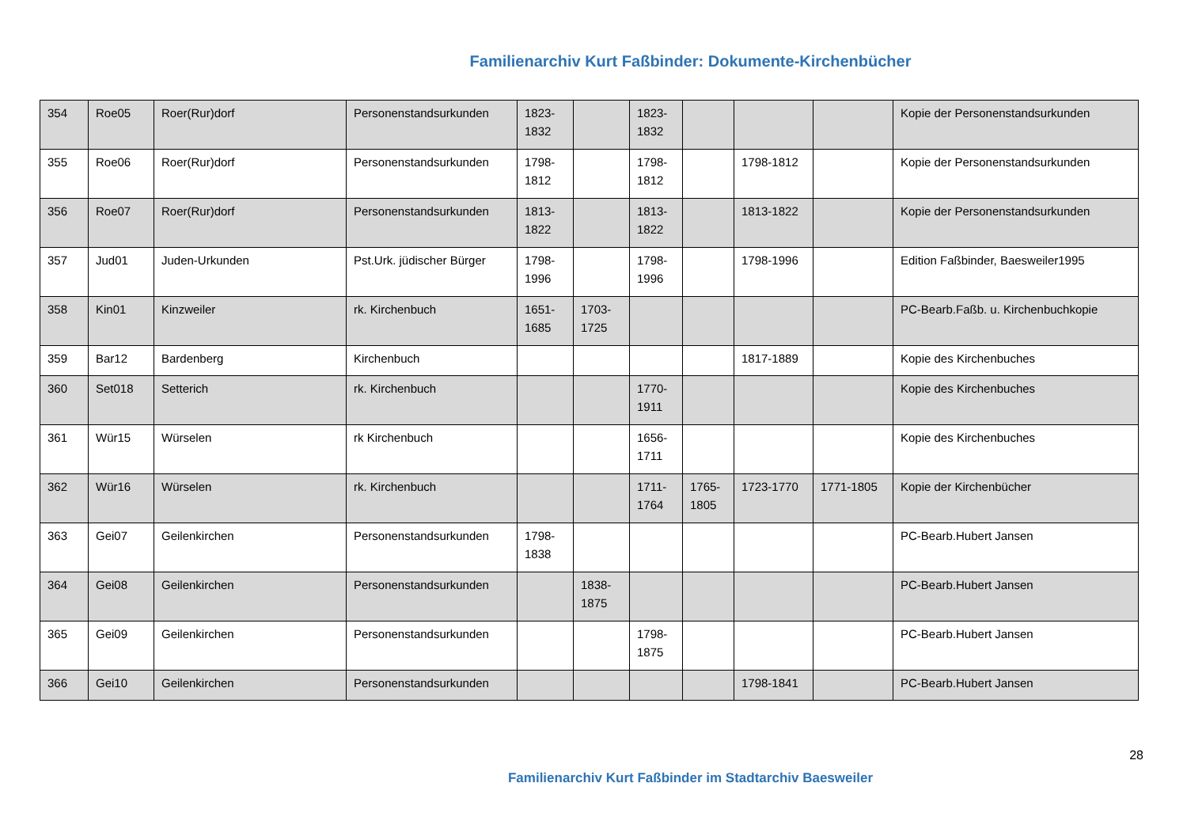Familienarchiv Kurt Faßbinder: Dokumente-Kirchenbücher
| 354 | Roe05 | Roer(Rur)dorf | Personenstandsurkunden | 1823-1832 | | 1823-1832 | | | | Kopie der Personenstandsurkunden |
| 355 | Roe06 | Roer(Rur)dorf | Personenstandsurkunden | 1798-1812 | | 1798-1812 | | 1798-1812 | | Kopie der Personenstandsurkunden |
| 356 | Roe07 | Roer(Rur)dorf | Personenstandsurkunden | 1813-1822 | | 1813-1822 | | 1813-1822 | | Kopie der Personenstandsurkunden |
| 357 | Jud01 | Juden-Urkunden | Pst.Urk. jüdischer Bürger | 1798-1996 | | 1798-1996 | | 1798-1996 | | Edition Faßbinder, Baesweiler1995 |
| 358 | Kin01 | Kinzweiler | rk. Kirchenbuch | 1651-1685 | 1703-1725 | | | | | PC-Bearb.Faßb. u. Kirchenbuchkopie |
| 359 | Bar12 | Bardenberg | Kirchenbuch | | | | | 1817-1889 | | Kopie des Kirchenbuches |
| 360 | Set018 | Setterich | rk. Kirchenbuch | | | 1770-1911 | | | | Kopie des Kirchenbuches |
| 361 | Wür15 | Würselen | rk Kirchenbuch | | | 1656-1711 | | | | Kopie des Kirchenbuches |
| 362 | Wür16 | Würselen | rk. Kirchenbuch | | | 1711-1764 | 1765-1805 | 1723-1770 | 1771-1805 | Kopie der Kirchenbücher |
| 363 | Gei07 | Geilenkirchen | Personenstandsurkunden | 1798-1838 | | | | | | PC-Bearb.Hubert Jansen |
| 364 | Gei08 | Geilenkirchen | Personenstandsurkunden | | 1838-1875 | | | | | PC-Bearb.Hubert Jansen |
| 365 | Gei09 | Geilenkirchen | Personenstandsurkunden | | | 1798-1875 | | | | PC-Bearb.Hubert Jansen |
| 366 | Gei10 | Geilenkirchen | Personenstandsurkunden | | | | | 1798-1841 | | PC-Bearb.Hubert Jansen |
28
Familienarchiv Kurt Faßbinder im Stadtarchiv Baesweiler